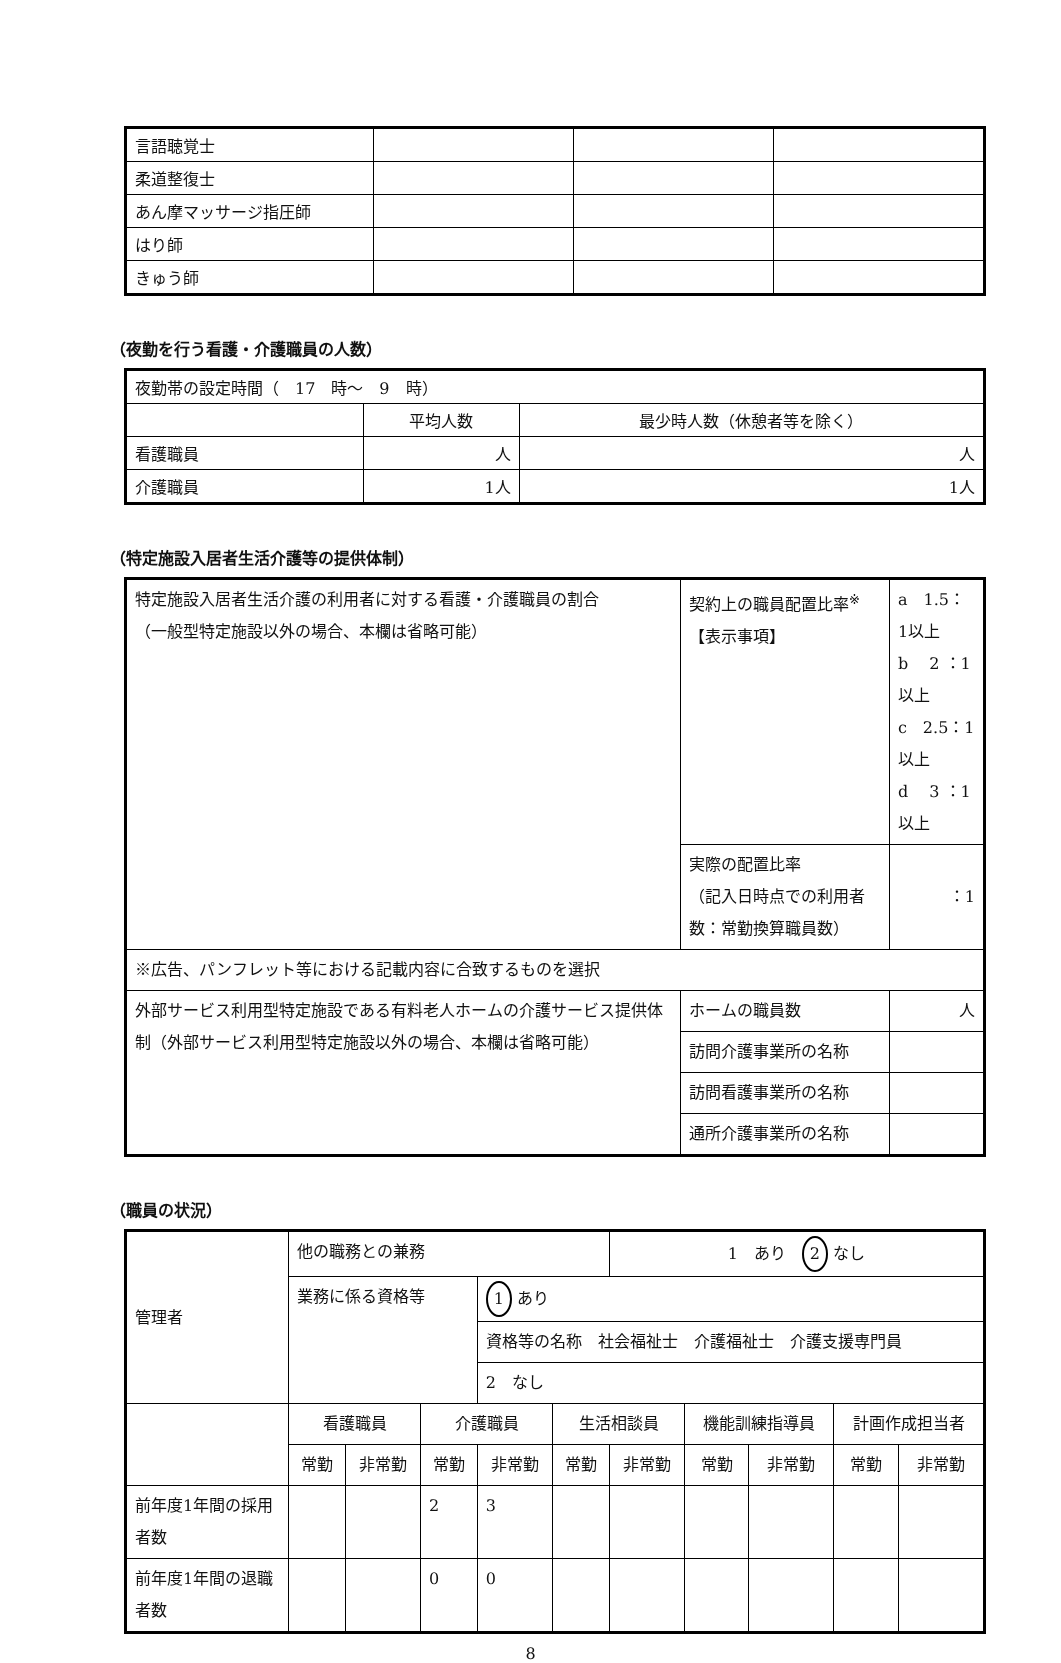| 言語聴覚士 | | | |
| 柔道整復士 | | | |
| あん摩マッサージ指圧師 | | | |
| はり師 | | | |
| きゅう師 | | | |
（夜勤を行う看護・介護職員の人数）
| 夜勤帯の設定時間（ 17 時～ 9 時） | | |
| | 平均人数 | 最少時人数（休憩者等を除く） |
| 看護職員 | 人 | 人 |
| 介護職員 | 1人 | 1人 |
（特定施設入居者生活介護等の提供体制）
| 特定施設入居者生活介護の利用者に対する看護・介護職員の割合 （一般型特定施設以外の場合、本欄は省略可能） | 契約上の職員配置比率<sup>※</sup> 【表示事項】 | | a 1.5：1以上 b 2 ：1以上 c 2.5：1以上 d 3 ：1以上 |
| | 実際の配置比率 （記入日時点での利用者数：常勤換算職員数） | | ：1 |
| ※広告、パンフレット等における記載内容に合致するものを選択 | | | |
| 外部サービス利用型特定施設である有料老人ホームの介護サービス提供体制（外部サービス利用型特定施設以外の場合、本欄は省略可能） | | ホームの職員数 | 人 |
| | | 訪問介護事業所の名称 | |
| | | 訪問看護事業所の名称 | |
| | | 通所介護事業所の名称 | |
（職員の状況）
| 管理者 | 他の職務との兼務 | | | | | 1 あり 2 なし | | | | |
| | 業務に係る資格等 | | | 1 あり | | | | | | |
| | | | | 資格等の名称 社会福祉士 介護福祉士 介護支援専門員 | | | | | | |
| | | | | 2 なし | | | | | | |
| | 看護職員 | | 介護職員 | | 生活相談員 | | 機能訓練指導員 | | 計画作成担当者 | |
| | 常勤 | 非常勤 | 常勤 | 非常勤 | 常勤 | 非常勤 | 常勤 | 非常勤 | 常勤 | 非常勤 |
| 前年度1年間の採用者数 | | | 2 | 3 | | | | | | |
| 前年度1年間の退職者数 | | | 0 | 0 | | | | | | |
8